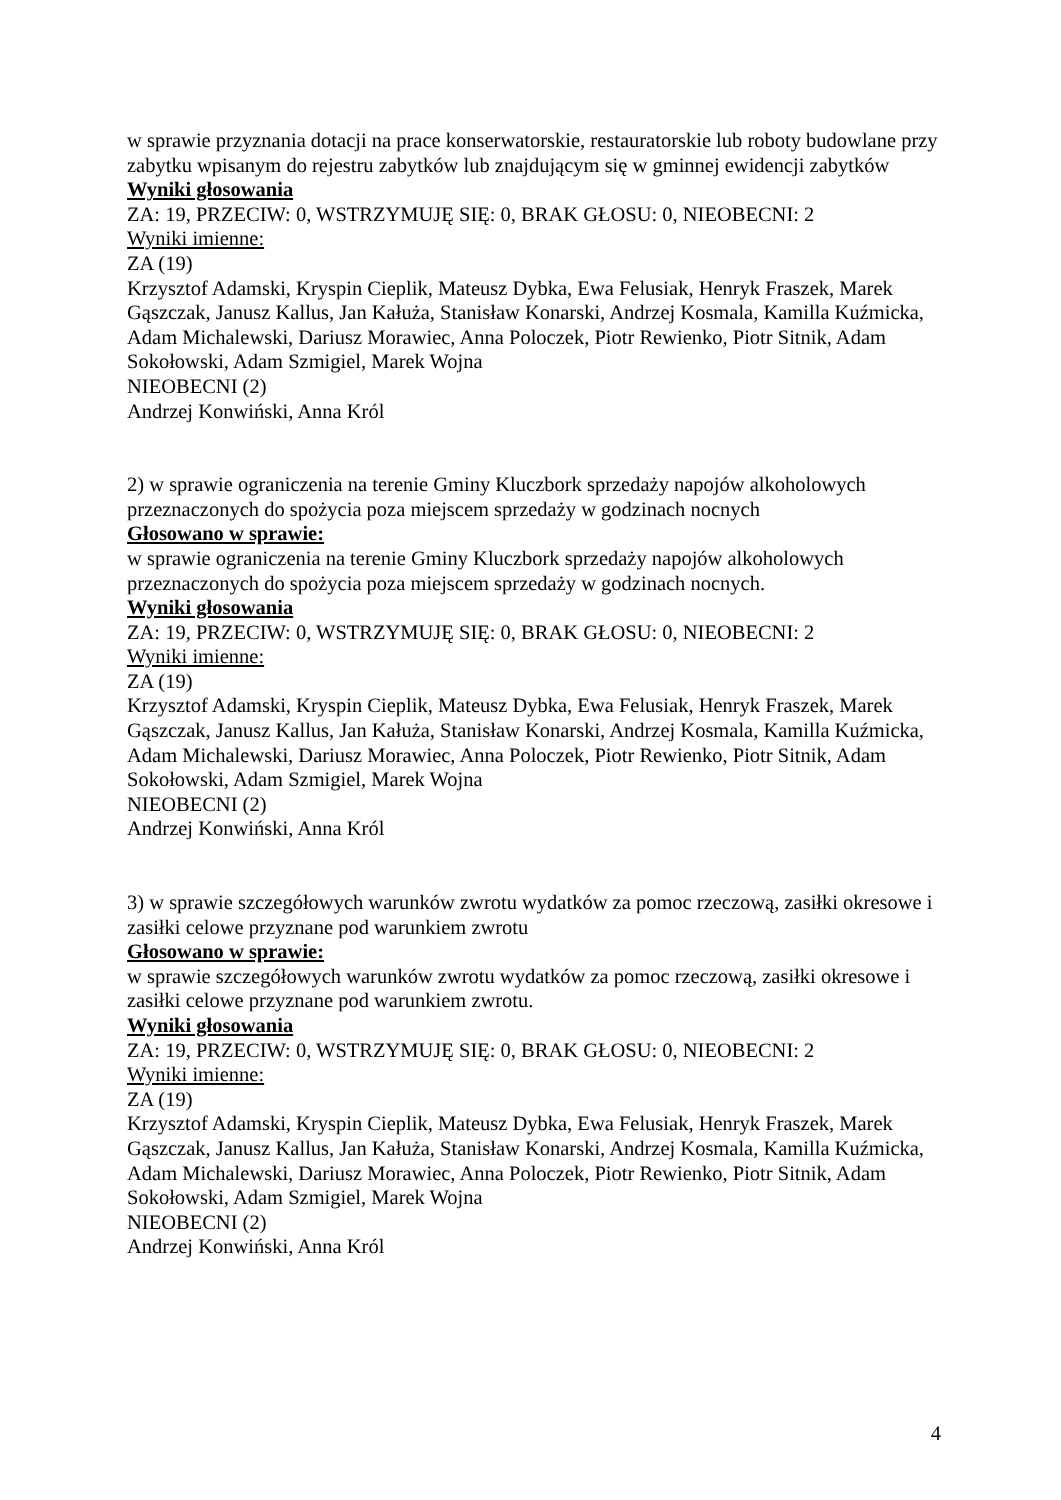w sprawie przyznania dotacji na prace konserwatorskie, restauratorskie lub roboty budowlane przy zabytku wpisanym do rejestru zabytków lub znajdującym się w gminnej ewidencji zabytków
Wyniki głosowania
ZA: 19, PRZECIW: 0, WSTRZYMUJĘ SIĘ: 0, BRAK GŁOSU: 0, NIEOBECNI: 2
Wyniki imienne:
ZA (19)
Krzysztof Adamski, Kryspin Cieplik, Mateusz Dybka, Ewa Felusiak, Henryk Fraszek, Marek Gąszczak, Janusz Kallus, Jan Kałuża, Stanisław Konarski, Andrzej Kosmala, Kamilla Kuźmicka, Adam Michalewski, Dariusz Morawiec, Anna Poloczek, Piotr Rewienko, Piotr Sitnik, Adam Sokołowski, Adam Szmigiel, Marek Wojna
NIEOBECNI (2)
Andrzej Konwiński, Anna Król
2) w sprawie ograniczenia na terenie Gminy Kluczbork sprzedaży napojów alkoholowych przeznaczonych do spożycia poza miejscem sprzedaży w godzinach nocnych
Głosowano w sprawie:
w sprawie ograniczenia na terenie Gminy Kluczbork sprzedaży napojów alkoholowych przeznaczonych do spożycia poza miejscem sprzedaży w godzinach nocnych.
Wyniki głosowania
ZA: 19, PRZECIW: 0, WSTRZYMUJĘ SIĘ: 0, BRAK GŁOSU: 0, NIEOBECNI: 2
Wyniki imienne:
ZA (19)
Krzysztof Adamski, Kryspin Cieplik, Mateusz Dybka, Ewa Felusiak, Henryk Fraszek, Marek Gąszczak, Janusz Kallus, Jan Kałuża, Stanisław Konarski, Andrzej Kosmala, Kamilla Kuźmicka, Adam Michalewski, Dariusz Morawiec, Anna Poloczek, Piotr Rewienko, Piotr Sitnik, Adam Sokołowski, Adam Szmigiel, Marek Wojna
NIEOBECNI (2)
Andrzej Konwiński, Anna Król
3) w sprawie szczegółowych warunków zwrotu wydatków za pomoc rzeczową, zasiłki okresowe i zasiłki celowe przyznane pod warunkiem zwrotu
Głosowano w sprawie:
w sprawie szczegółowych warunków zwrotu wydatków za pomoc rzeczową, zasiłki okresowe i zasiłki celowe przyznane pod warunkiem zwrotu.
Wyniki głosowania
ZA: 19, PRZECIW: 0, WSTRZYMUJĘ SIĘ: 0, BRAK GŁOSU: 0, NIEOBECNI: 2
Wyniki imienne:
ZA (19)
Krzysztof Adamski, Kryspin Cieplik, Mateusz Dybka, Ewa Felusiak, Henryk Fraszek, Marek Gąszczak, Janusz Kallus, Jan Kałuża, Stanisław Konarski, Andrzej Kosmala, Kamilla Kuźmicka, Adam Michalewski, Dariusz Morawiec, Anna Poloczek, Piotr Rewienko, Piotr Sitnik, Adam Sokołowski, Adam Szmigiel, Marek Wojna
NIEOBECNI (2)
Andrzej Konwiński, Anna Król
4